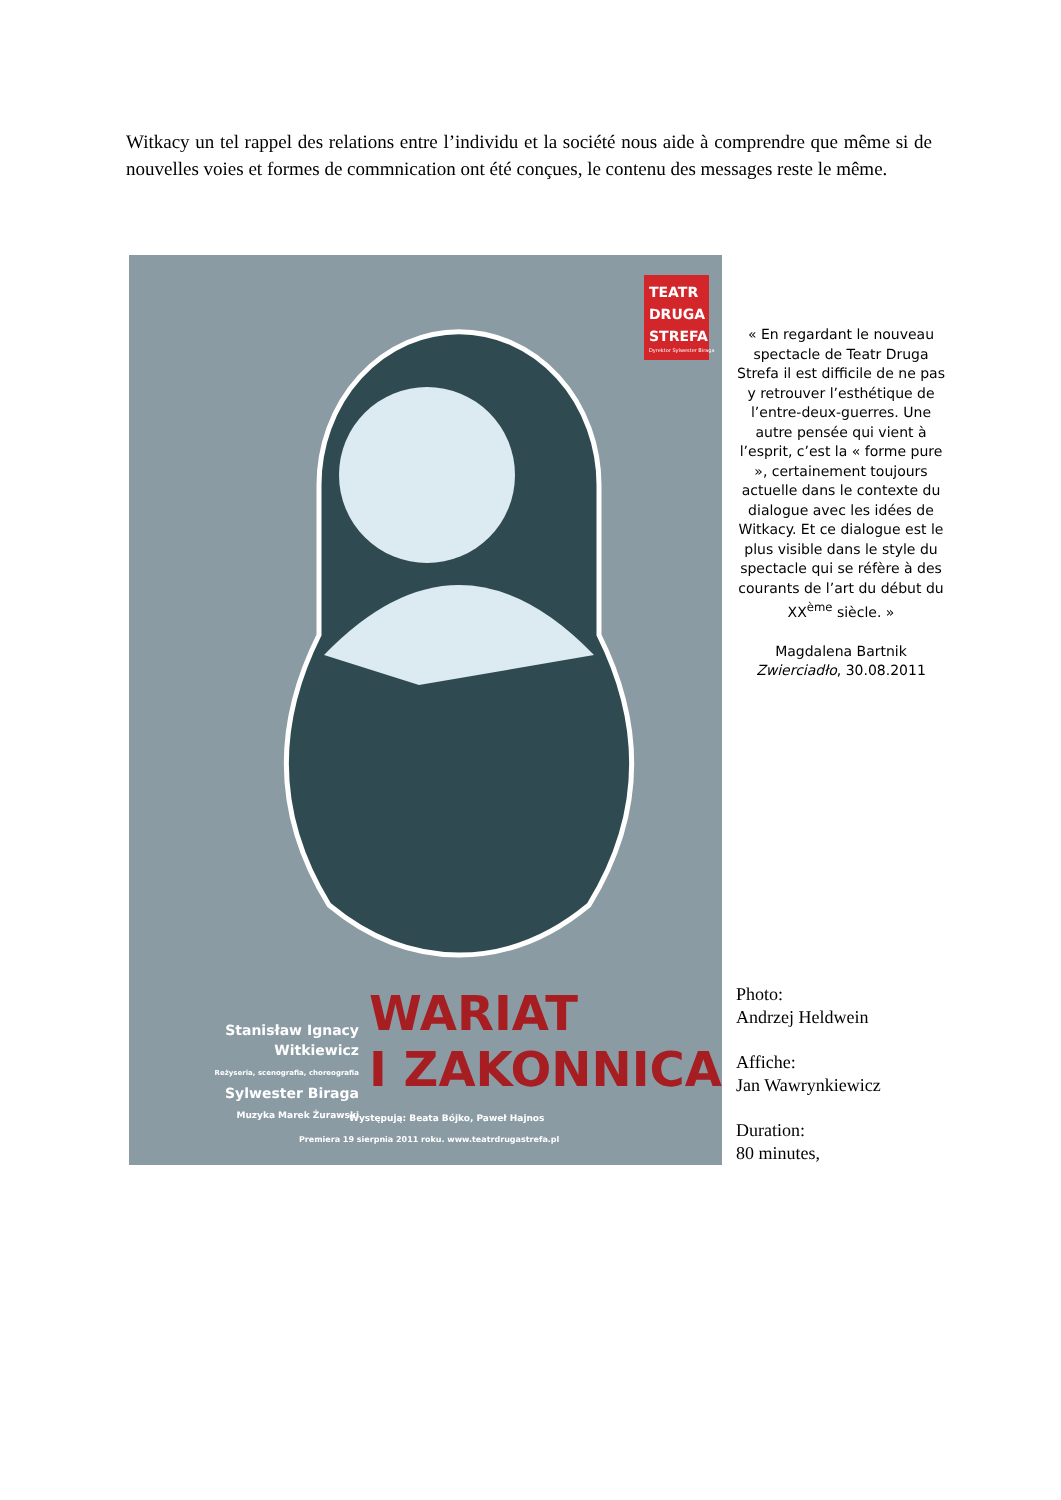Witkacy un tel rappel des relations entre l’individu et la société nous aide à comprendre que même si de nouvelles voies et formes de commnication ont été conçues, le contenu des messages reste le même.
TEATR
DRUGA
STREFA
Dyrektor Sylwester Biraga
WARIAT
I ZAKONNICA
Stanisław Ignacy
Witkiewicz
Reżyseria, scenografia, choreografia
Sylwester Biraga
Muzyka Marek Żurawski
Występują: Beata Bójko, Paweł Hajnos
Premiera 19 sierpnia 2011 roku. www.teatrdrugastrefa.pl
« En regardant le nouveau spectacle de Teatr Druga Strefa il est difficile de ne pas y retrouver l’esthétique de l’entre-deux-guerres. Une autre pensée qui vient à l’esprit, c’est la « forme pure », certainement toujours actuelle dans le contexte du dialogue avec les idées de Witkacy. Et ce dialogue est le plus visible dans le style du spectacle qui se réfère à des courants de l’art du début du XX<sup>ème</sup> siècle. »
Magdalena Bartnik
Zwierciadło, 30.08.2011
Photo:
Andrzej Heldwein
Affiche:
Jan Wawrynkiewicz
Duration:
80 minutes,